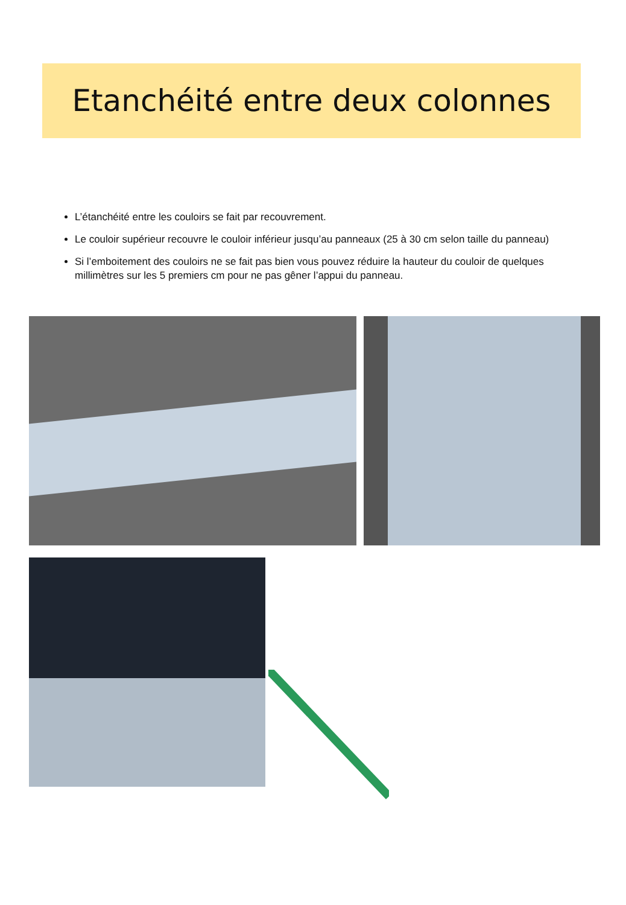Etanchéité entre deux colonnes
L’étanchéité entre les couloirs se fait par recouvrement.
Le couloir supérieur recouvre le couloir inférieur jusqu’au panneaux (25 à 30 cm selon taille du panneau)
Si l’emboitement des couloirs ne se fait pas bien vous pouvez réduire la hauteur du couloir de quelques millimètres sur les 5 premiers cm pour ne pas gêner l’appui du panneau.